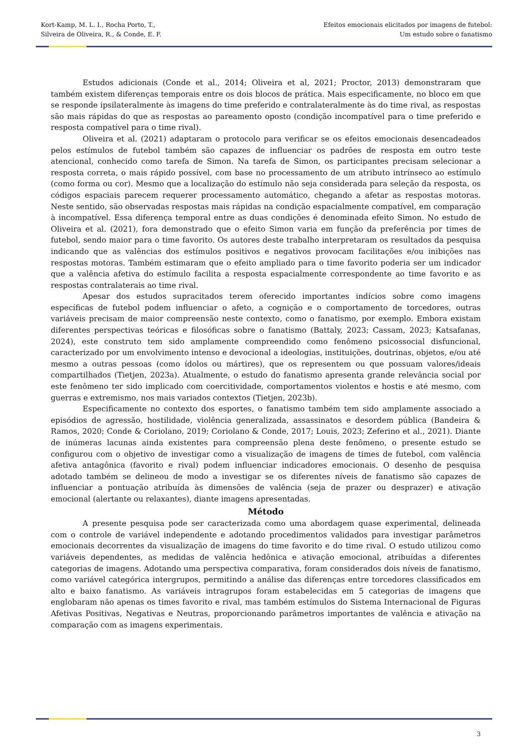Kort-Kamp, M. L. I., Rocha Porto, T.,
Silveira de Oliveira, R., & Conde, E. F.
Efeitos emocionais elicitados por imagens de futebol:
Um estudo sobre o fanatismo
Estudos adicionais (Conde et al., 2014; Oliveira et al, 2021; Proctor, 2013) demonstraram que também existem diferenças temporais entre os dois blocos de prática. Mais especificamente, no bloco em que se responde ipsilateralmente às imagens do time preferido e contralateralmente às do time rival, as respostas são mais rápidas do que as respostas ao pareamento oposto (condição incompatível para o time preferido e resposta compatível para o time rival).
Oliveira et al. (2021) adaptaram o protocolo para verificar se os efeitos emocionais desencadeados pelos estímulos de futebol também são capazes de influenciar os padrões de resposta em outro teste atencional, conhecido como tarefa de Simon. Na tarefa de Simon, os participantes precisam selecionar a resposta correta, o mais rápido possível, com base no processamento de um atributo intrínseco ao estímulo (como forma ou cor). Mesmo que a localização do estímulo não seja considerada para seleção da resposta, os códigos espaciais parecem requerer processamento automático, chegando a afetar as respostas motoras. Neste sentido, são observadas respostas mais rápidas na condição espacialmente compatível, em comparação à incompatível. Essa diferença temporal entre as duas condições é denominada efeito Simon. No estudo de Oliveira et al. (2021), fora demonstrado que o efeito Simon varia em função da preferência por times de futebol, sendo maior para o time favorito. Os autores deste trabalho interpretaram os resultados da pesquisa indicando que as valências dos estímulos positivos e negativos provocam facilitações e/ou inibições nas respostas motoras. Também estimaram que o efeito ampliado para o time favorito poderia ser um indicador que a valência afetiva do estímulo facilita a resposta espacialmente correspondente ao time favorito e as respostas contralaterais ao time rival.
Apesar dos estudos supracitados terem oferecido importantes indícios sobre como imagens específicas de futebol podem influenciar o afeto, a cognição e o comportamento de torcedores, outras variáveis precisam de maior compreensão neste contexto, como o fanatismo, por exemplo. Embora existam diferentes perspectivas teóricas e filosóficas sobre o fanatismo (Battaly, 2023; Cassam, 2023; Katsafanas, 2024), este construto tem sido amplamente compreendido como fenômeno psicossocial disfuncional, caracterizado por um envolvimento intenso e devocional a ideologias, instituições, doutrinas, objetos, e/ou até mesmo a outras pessoas (como ídolos ou mártires), que os representem ou que possuam valores/ideais compartilhados (Tietjen, 2023a). Atualmente, o estudo do fanatismo apresenta grande relevância social por este fenômeno ter sido implicado com coercitividade, comportamentos violentos e hostis e até mesmo, com guerras e extremismo, nos mais variados contextos (Tietjen, 2023b).
Especificamente no contexto dos esportes, o fanatismo também tem sido amplamente associado a episódios de agressão, hostilidade, violência generalizada, assassinatos e desordem pública (Bandeira & Ramos, 2020; Conde & Coriolano, 2019; Coriolano & Conde, 2017; Louis, 2023; Zeferino et al., 2021). Diante de inúmeras lacunas ainda existentes para compreensão plena deste fenômeno, o presente estudo se configurou com o objetivo de investigar como a visualização de imagens de times de futebol, com valência afetiva antagônica (favorito e rival) podem influenciar indicadores emocionais. O desenho de pesquisa adotado também se delineou de modo a investigar se os diferentes níveis de fanatismo são capazes de influenciar a pontuação atribuída às dimensões de valência (seja de prazer ou desprazer) e ativação emocional (alertante ou relaxantes), diante imagens apresentadas.
Método
A presente pesquisa pode ser caracterizada como uma abordagem quase experimental, delineada com o controle de variável independente e adotando procedimentos validados para investigar parâmetros emocionais decorrentes da visualização de imagens do time favorito e do time rival. O estudo utilizou como variáveis dependentes, as medidas de valência hedônica e ativação emocional, atribuídas a diferentes categorias de imagens. Adotando uma perspectiva comparativa, foram considerados dois níveis de fanatismo, como variável categórica intergrupos, permitindo a análise das diferenças entre torcedores classificados em alto e baixo fanatismo. As variáveis intragrupos foram estabelecidas em 5 categorias de imagens que englobaram não apenas os times favorito e rival, mas também estímulos do Sistema Internacional de Figuras Afetivas Positivas, Negativas e Neutras, proporcionando parâmetros importantes de valência e ativação na comparação com as imagens experimentais.
3